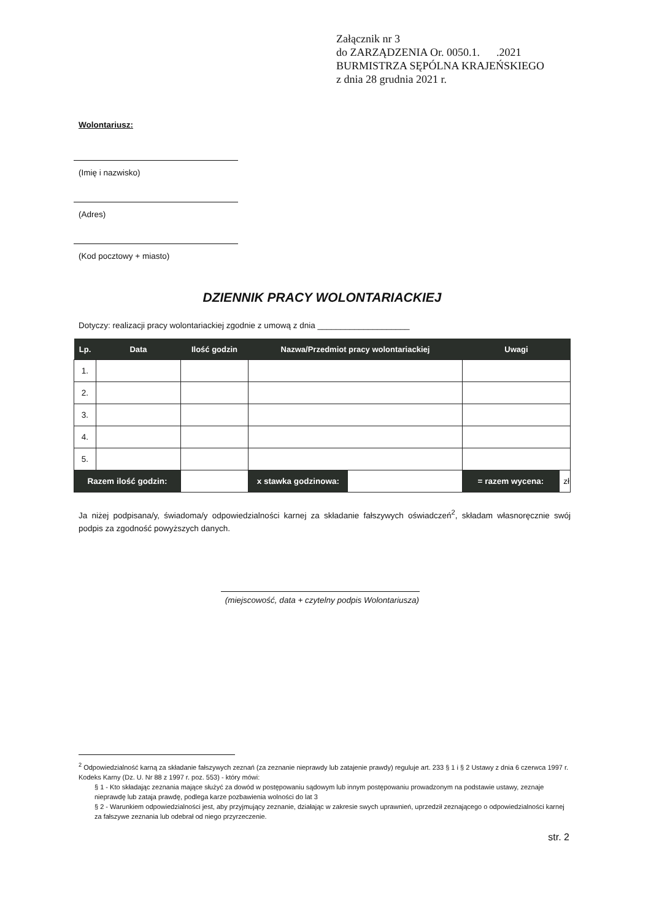Załącznik nr 3
do ZARZĄDZENIA Or. 0050.1. .2021
BURMISTRZA SĘPÓLNA KRAJEŃSKIEGO
z dnia 28 grudnia 2021 r.
Wolontariusz:
(Imię i nazwisko)
(Adres)
(Kod pocztowy + miasto)
DZIENNIK PRACY WOLONTARIACKIEJ
Dotyczy: realizacji pracy wolontariackiej zgodnie z umową z dnia ____________________
| Lp. | Data | Ilość godzin | Nazwa/Przedmiot pracy wolontariackiej | Uwagi | |
| --- | --- | --- | --- | --- | --- |
| 1. | | | | | |
| 2. | | | | | |
| 3. | | | | | |
| 4. | | | | | |
| 5. | | | | | |
| Razem ilość godzin: | | | / x stawka godzinowa: / / | = razem wycena: | zł |
Ja niżej podpisana/y, świadoma/y odpowiedzialności karnej za składanie fałszywych oświadczeń<sup>2</sup>, składam własnoręcznie swój podpis za zgodność powyższych danych.
(miejscowość, data + czytelny podpis Wolontariusza)
<sup>2</sup> Odpowiedzialność karną za składanie fałszywych zeznań (za zeznanie nieprawdy lub zatajenie prawdy) reguluje art. 233 § 1 i § 2 Ustawy z dnia 6 czerwca 1997 r. Kodeks Karny (Dz. U. Nr 88 z 1997 r. poz. 553) - który mówi:
§ 1 - Kto składając zeznania mające służyć za dowód w postępowaniu sądowym lub innym postępowaniu prowadzonym na podstawie ustawy, zeznaje nieprawdę lub zataja prawdę, podlega karze pozbawienia wolności do lat 3
§ 2 - Warunkiem odpowiedzialności jest, aby przyjmujący zeznanie, działając w zakresie swych uprawnień, uprzedził zeznającego o odpowiedzialności karnej za fałszywe zeznania lub odebrał od niego przyrzeczenie.
str. 2